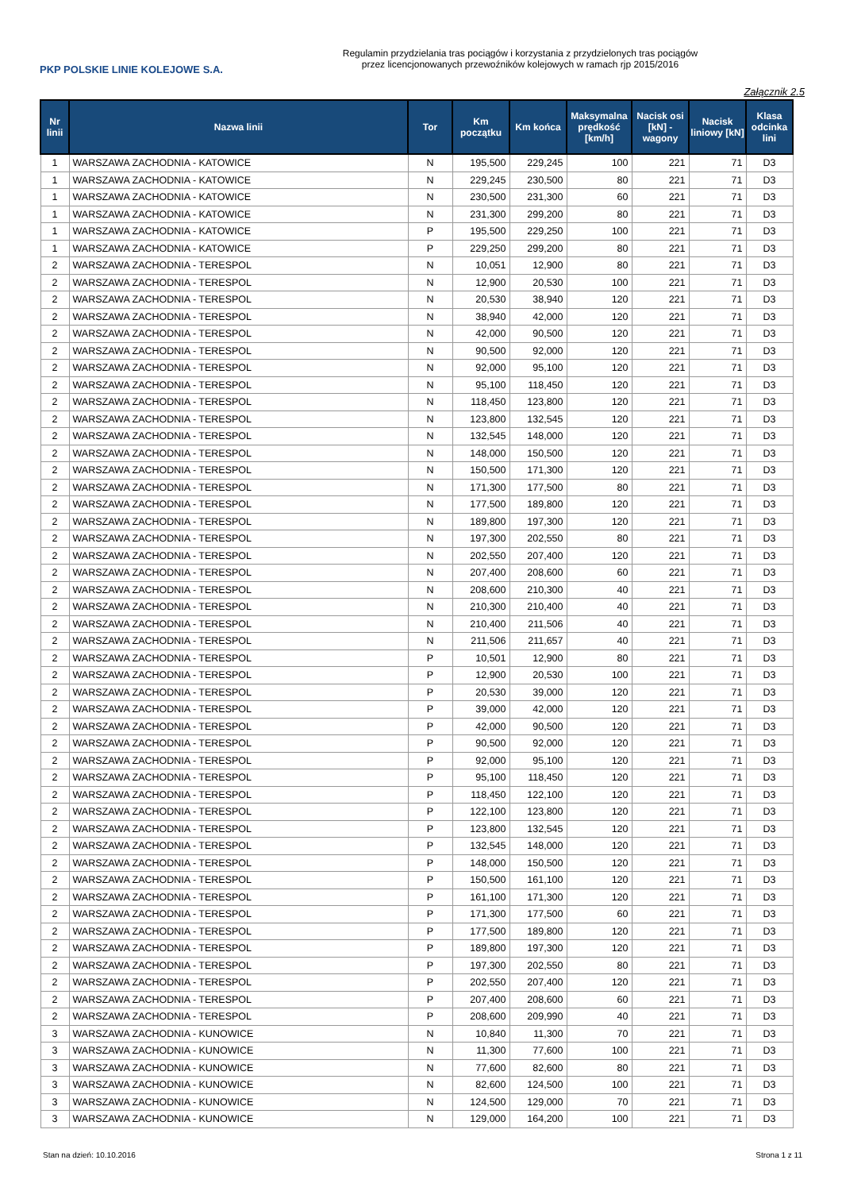PKP POLSKIE LINIE KOLEJOWE S.A.
Regulamin przydzielania tras pociągów i korzystania z przydzielonych tras pociągów
przez licencjonowanych przewoźników kolejowych w ramach rjp 2015/2016
Załącznik 2.5
| Nr linii | Nazwa linii | Tor | Km początku | Km końca | Maksymalna prędkość [km/h] | Nacisk osi [kN] - wagony | Nacisk liniowy [kN] | Klasa odcinka lini |
| --- | --- | --- | --- | --- | --- | --- | --- | --- |
| 1 | WARSZAWA ZACHODNIA - KATOWICE | N | 195,500 | 229,245 | 100 | 221 | 71 | D3 |
| 1 | WARSZAWA ZACHODNIA - KATOWICE | N | 229,245 | 230,500 | 80 | 221 | 71 | D3 |
| 1 | WARSZAWA ZACHODNIA - KATOWICE | N | 230,500 | 231,300 | 60 | 221 | 71 | D3 |
| 1 | WARSZAWA ZACHODNIA - KATOWICE | N | 231,300 | 299,200 | 80 | 221 | 71 | D3 |
| 1 | WARSZAWA ZACHODNIA - KATOWICE | P | 195,500 | 229,250 | 100 | 221 | 71 | D3 |
| 1 | WARSZAWA ZACHODNIA - KATOWICE | P | 229,250 | 299,200 | 80 | 221 | 71 | D3 |
| 2 | WARSZAWA ZACHODNIA - TERESPOL | N | 10,051 | 12,900 | 80 | 221 | 71 | D3 |
| 2 | WARSZAWA ZACHODNIA - TERESPOL | N | 12,900 | 20,530 | 100 | 221 | 71 | D3 |
| 2 | WARSZAWA ZACHODNIA - TERESPOL | N | 20,530 | 38,940 | 120 | 221 | 71 | D3 |
| 2 | WARSZAWA ZACHODNIA - TERESPOL | N | 38,940 | 42,000 | 120 | 221 | 71 | D3 |
| 2 | WARSZAWA ZACHODNIA - TERESPOL | N | 42,000 | 90,500 | 120 | 221 | 71 | D3 |
| 2 | WARSZAWA ZACHODNIA - TERESPOL | N | 90,500 | 92,000 | 120 | 221 | 71 | D3 |
| 2 | WARSZAWA ZACHODNIA - TERESPOL | N | 92,000 | 95,100 | 120 | 221 | 71 | D3 |
| 2 | WARSZAWA ZACHODNIA - TERESPOL | N | 95,100 | 118,450 | 120 | 221 | 71 | D3 |
| 2 | WARSZAWA ZACHODNIA - TERESPOL | N | 118,450 | 123,800 | 120 | 221 | 71 | D3 |
| 2 | WARSZAWA ZACHODNIA - TERESPOL | N | 123,800 | 132,545 | 120 | 221 | 71 | D3 |
| 2 | WARSZAWA ZACHODNIA - TERESPOL | N | 132,545 | 148,000 | 120 | 221 | 71 | D3 |
| 2 | WARSZAWA ZACHODNIA - TERESPOL | N | 148,000 | 150,500 | 120 | 221 | 71 | D3 |
| 2 | WARSZAWA ZACHODNIA - TERESPOL | N | 150,500 | 171,300 | 120 | 221 | 71 | D3 |
| 2 | WARSZAWA ZACHODNIA - TERESPOL | N | 171,300 | 177,500 | 80 | 221 | 71 | D3 |
| 2 | WARSZAWA ZACHODNIA - TERESPOL | N | 177,500 | 189,800 | 120 | 221 | 71 | D3 |
| 2 | WARSZAWA ZACHODNIA - TERESPOL | N | 189,800 | 197,300 | 120 | 221 | 71 | D3 |
| 2 | WARSZAWA ZACHODNIA - TERESPOL | N | 197,300 | 202,550 | 80 | 221 | 71 | D3 |
| 2 | WARSZAWA ZACHODNIA - TERESPOL | N | 202,550 | 207,400 | 120 | 221 | 71 | D3 |
| 2 | WARSZAWA ZACHODNIA - TERESPOL | N | 207,400 | 208,600 | 60 | 221 | 71 | D3 |
| 2 | WARSZAWA ZACHODNIA - TERESPOL | N | 208,600 | 210,300 | 40 | 221 | 71 | D3 |
| 2 | WARSZAWA ZACHODNIA - TERESPOL | N | 210,300 | 210,400 | 40 | 221 | 71 | D3 |
| 2 | WARSZAWA ZACHODNIA - TERESPOL | N | 210,400 | 211,506 | 40 | 221 | 71 | D3 |
| 2 | WARSZAWA ZACHODNIA - TERESPOL | N | 211,506 | 211,657 | 40 | 221 | 71 | D3 |
| 2 | WARSZAWA ZACHODNIA - TERESPOL | P | 10,501 | 12,900 | 80 | 221 | 71 | D3 |
| 2 | WARSZAWA ZACHODNIA - TERESPOL | P | 12,900 | 20,530 | 100 | 221 | 71 | D3 |
| 2 | WARSZAWA ZACHODNIA - TERESPOL | P | 20,530 | 39,000 | 120 | 221 | 71 | D3 |
| 2 | WARSZAWA ZACHODNIA - TERESPOL | P | 39,000 | 42,000 | 120 | 221 | 71 | D3 |
| 2 | WARSZAWA ZACHODNIA - TERESPOL | P | 42,000 | 90,500 | 120 | 221 | 71 | D3 |
| 2 | WARSZAWA ZACHODNIA - TERESPOL | P | 90,500 | 92,000 | 120 | 221 | 71 | D3 |
| 2 | WARSZAWA ZACHODNIA - TERESPOL | P | 92,000 | 95,100 | 120 | 221 | 71 | D3 |
| 2 | WARSZAWA ZACHODNIA - TERESPOL | P | 95,100 | 118,450 | 120 | 221 | 71 | D3 |
| 2 | WARSZAWA ZACHODNIA - TERESPOL | P | 118,450 | 122,100 | 120 | 221 | 71 | D3 |
| 2 | WARSZAWA ZACHODNIA - TERESPOL | P | 122,100 | 123,800 | 120 | 221 | 71 | D3 |
| 2 | WARSZAWA ZACHODNIA - TERESPOL | P | 123,800 | 132,545 | 120 | 221 | 71 | D3 |
| 2 | WARSZAWA ZACHODNIA - TERESPOL | P | 132,545 | 148,000 | 120 | 221 | 71 | D3 |
| 2 | WARSZAWA ZACHODNIA - TERESPOL | P | 148,000 | 150,500 | 120 | 221 | 71 | D3 |
| 2 | WARSZAWA ZACHODNIA - TERESPOL | P | 150,500 | 161,100 | 120 | 221 | 71 | D3 |
| 2 | WARSZAWA ZACHODNIA - TERESPOL | P | 161,100 | 171,300 | 120 | 221 | 71 | D3 |
| 2 | WARSZAWA ZACHODNIA - TERESPOL | P | 171,300 | 177,500 | 60 | 221 | 71 | D3 |
| 2 | WARSZAWA ZACHODNIA - TERESPOL | P | 177,500 | 189,800 | 120 | 221 | 71 | D3 |
| 2 | WARSZAWA ZACHODNIA - TERESPOL | P | 189,800 | 197,300 | 120 | 221 | 71 | D3 |
| 2 | WARSZAWA ZACHODNIA - TERESPOL | P | 197,300 | 202,550 | 80 | 221 | 71 | D3 |
| 2 | WARSZAWA ZACHODNIA - TERESPOL | P | 202,550 | 207,400 | 120 | 221 | 71 | D3 |
| 2 | WARSZAWA ZACHODNIA - TERESPOL | P | 207,400 | 208,600 | 60 | 221 | 71 | D3 |
| 2 | WARSZAWA ZACHODNIA - TERESPOL | P | 208,600 | 209,990 | 40 | 221 | 71 | D3 |
| 3 | WARSZAWA ZACHODNIA - KUNOWICE | N | 10,840 | 11,300 | 70 | 221 | 71 | D3 |
| 3 | WARSZAWA ZACHODNIA - KUNOWICE | N | 11,300 | 77,600 | 100 | 221 | 71 | D3 |
| 3 | WARSZAWA ZACHODNIA - KUNOWICE | N | 77,600 | 82,600 | 80 | 221 | 71 | D3 |
| 3 | WARSZAWA ZACHODNIA - KUNOWICE | N | 82,600 | 124,500 | 100 | 221 | 71 | D3 |
| 3 | WARSZAWA ZACHODNIA - KUNOWICE | N | 124,500 | 129,000 | 70 | 221 | 71 | D3 |
| 3 | WARSZAWA ZACHODNIA - KUNOWICE | N | 129,000 | 164,200 | 100 | 221 | 71 | D3 |
Stan na dzień: 10.10.2016 Strona 1 z 11